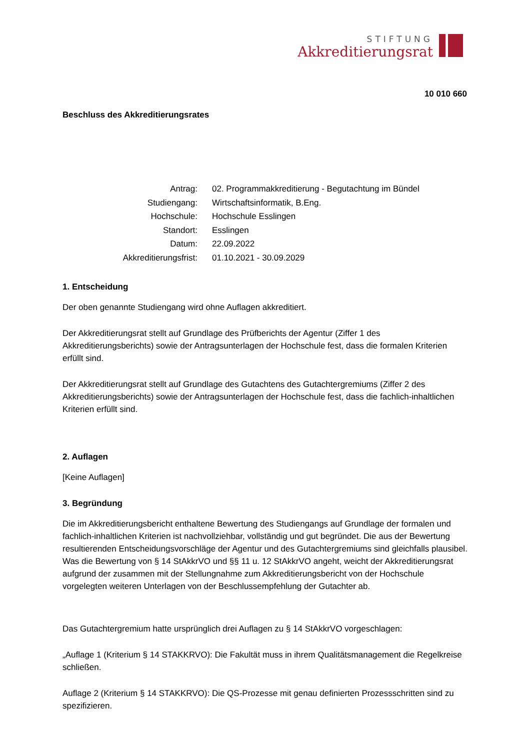STIFTUNG
Akkreditierungsrat
10 010 660
Beschluss des Akkreditierungsrates
| Antrag: | 02. Programmakkreditierung - Begutachtung im Bündel |
| Studiengang: | Wirtschaftsinformatik, B.Eng. |
| Hochschule: | Hochschule Esslingen |
| Standort: | Esslingen |
| Datum: | 22.09.2022 |
| Akkreditierungsfrist: | 01.10.2021 - 30.09.2029 |
1. Entscheidung
Der oben genannte Studiengang wird ohne Auflagen akkreditiert.
Der Akkreditierungsrat stellt auf Grundlage des Prüfberichts der Agentur (Ziffer 1 des Akkreditierungsberichts) sowie der Antragsunterlagen der Hochschule fest, dass die formalen Kriterien erfüllt sind.
Der Akkreditierungsrat stellt auf Grundlage des Gutachtens des Gutachtergremiums (Ziffer 2 des Akkreditierungsberichts) sowie der Antragsunterlagen der Hochschule fest, dass die fachlich-inhaltlichen Kriterien erfüllt sind.
2. Auflagen
[Keine Auflagen]
3. Begründung
Die im Akkreditierungsbericht enthaltene Bewertung des Studiengangs auf Grundlage der formalen und fachlich-inhaltlichen Kriterien ist nachvollziehbar, vollständig und gut begründet. Die aus der Bewertung resultierenden Entscheidungsvorschläge der Agentur und des Gutachtergremiums sind gleichfalls plausibel. Was die Bewertung von § 14 StAkkrVO und §§ 11 u. 12 StAkkrVO angeht, weicht der Akkreditierungsrat aufgrund der zusammen mit der Stellungnahme zum Akkreditierungsbericht von der Hochschule vorgelegten weiteren Unterlagen von der Beschlussempfehlung der Gutachter ab.
Das Gutachtergremium hatte ursprünglich drei Auflagen zu § 14 StAkkrVO vorgeschlagen:
„Auflage 1 (Kriterium § 14 STAKKRVO): Die Fakultät muss in ihrem Qualitätsmanagement die Regelkreise schließen.
Auflage 2 (Kriterium § 14 STAKKRVO): Die QS-Prozesse mit genau definierten Prozessschritten sind zu spezifizieren.